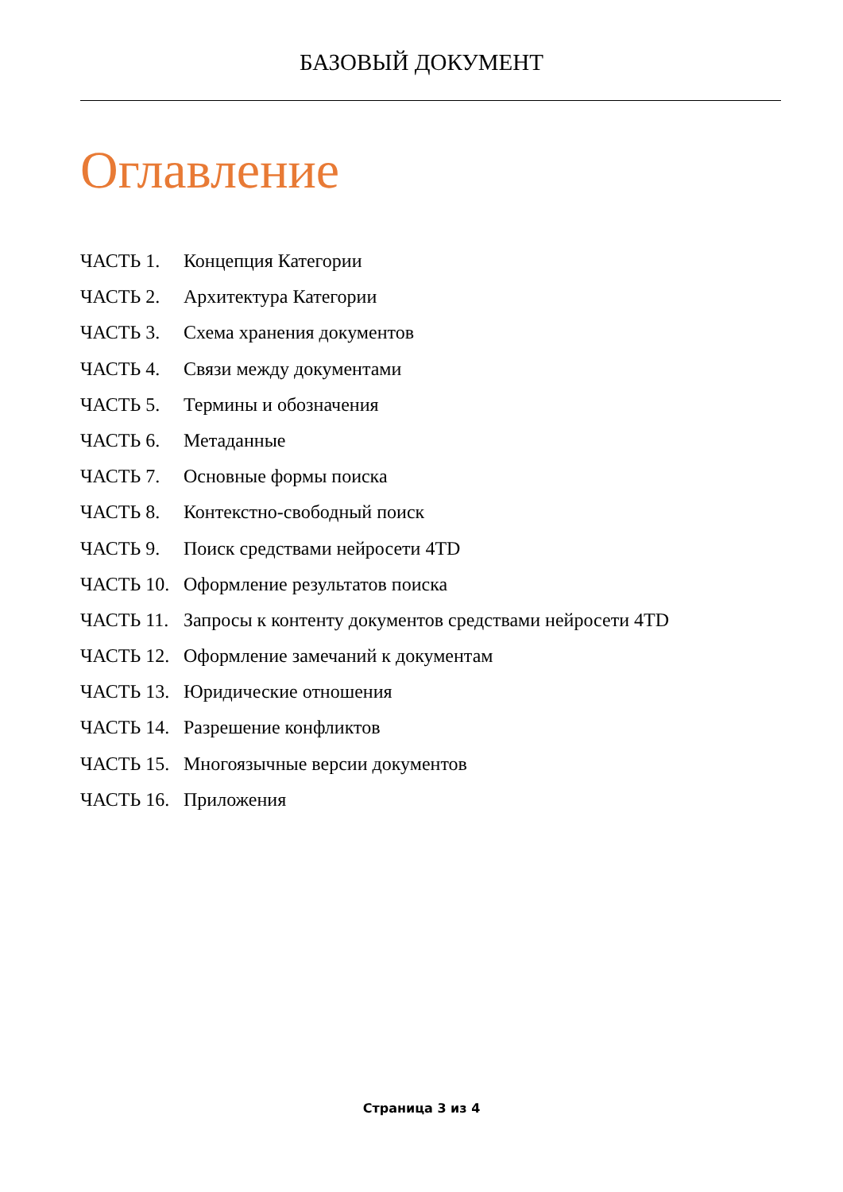БАЗОВЫЙ ДОКУМЕНТ
Оглавление
ЧАСТЬ 1. Концепция Категории
ЧАСТЬ 2. Архитектура Категории
ЧАСТЬ 3. Схема хранения документов
ЧАСТЬ 4. Связи между документами
ЧАСТЬ 5. Термины и обозначения
ЧАСТЬ 6. Метаданные
ЧАСТЬ 7. Основные формы поиска
ЧАСТЬ 8. Контекстно-свободный поиск
ЧАСТЬ 9. Поиск средствами нейросети 4TD
ЧАСТЬ 10. Оформление результатов поиска
ЧАСТЬ 11. Запросы к контенту документов средствами нейросети 4TD
ЧАСТЬ 12. Оформление замечаний к документам
ЧАСТЬ 13. Юридические отношения
ЧАСТЬ 14. Разрешение конфликтов
ЧАСТЬ 15. Многоязычные версии документов
ЧАСТЬ 16. Приложения
Страница 3 из 4